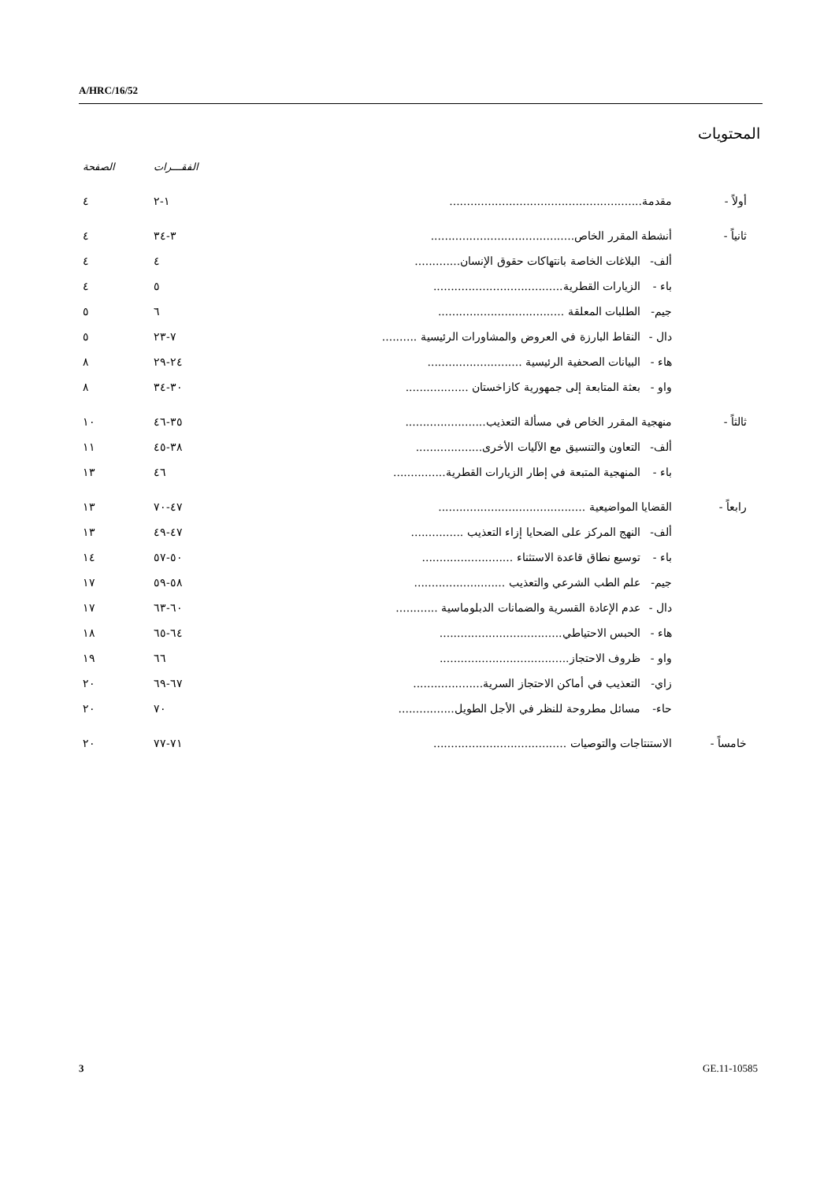A/HRC/16/52
المحتويات
| | | | الفقـــرات | الصفحة |
| --- | --- | --- | --- | --- |
| أولاً - | مقدمة....................................................... | | ١-٢ | ٤ |
| ثانياً - | أنشطة المقرر الخاص......................................... | | ٣-٣٤ | ٤ |
| | ألف- | البلاغات الخاصة بانتهاكات حقوق الإنسان............. | ٤ | ٤ |
| | باء - | الزيارات القطرية..................................... | ٥ | ٤ |
| | جيم- | الطلبات المعلقة .................................... | ٦ | ٥ |
| | دال - | النقاط البارزة في العروض والمشاورات الرئيسية .......... | ٧-٢٣ | ٥ |
| | هاء - | البيانات الصحفية الرئيسية ........................... | ٢٤-٢٩ | ٨ |
| | واو - | بعثة المتابعة إلى جمهورية كازاخستان .................. | ٣٠-٣٤ | ٨ |
| ثالثاً - | منهجية المقرر الخاص في مسألة التعذيب....................... | | ٣٥-٤٦ | ١٠ |
| | ألف- | التعاون والتنسيق مع الآليات الأخرى................... | ٣٨-٤٥ | ١١ |
| | باء - | المنهجية المتبعة في إطار الزيارات القطرية............... | ٤٦ | ١٣ |
| رابعاً - | القضايا المواضيعية .......................................... | | ٤٧-٧٠ | ١٣ |
| | ألف- | النهج المركز على الضحايا إزاء التعذيب ............... | ٤٧-٤٩ | ١٣ |
| | باء - | توسيع نطاق قاعدة الاستثناء .......................... | ٥٠-٥٧ | ١٤ |
| | جيم- | علم الطب الشرعي والتعذيب .......................... | ٥٨-٥٩ | ١٧ |
| | دال - | عدم الإعادة القسرية والضمانات الدبلوماسية ............ | ٦٠-٦٣ | ١٧ |
| | هاء - | الحبس الاحتياطي................................... | ٦٤-٦٥ | ١٨ |
| | واو - | ظروف الاحتجاز..................................... | ٦٦ | ١٩ |
| | زاي- | التعذيب في أماكن الاحتجاز السرية.................... | ٦٧-٦٩ | ٢٠ |
| | حاء- | مسائل مطروحة للنظر في الأجل الطويل................ | ٧٠ | ٢٠ |
| خامساً - | الاستنتاجات والتوصيات ...................................... | | ٧١-٧٧ | ٢٠ |
3 GE.11-10585